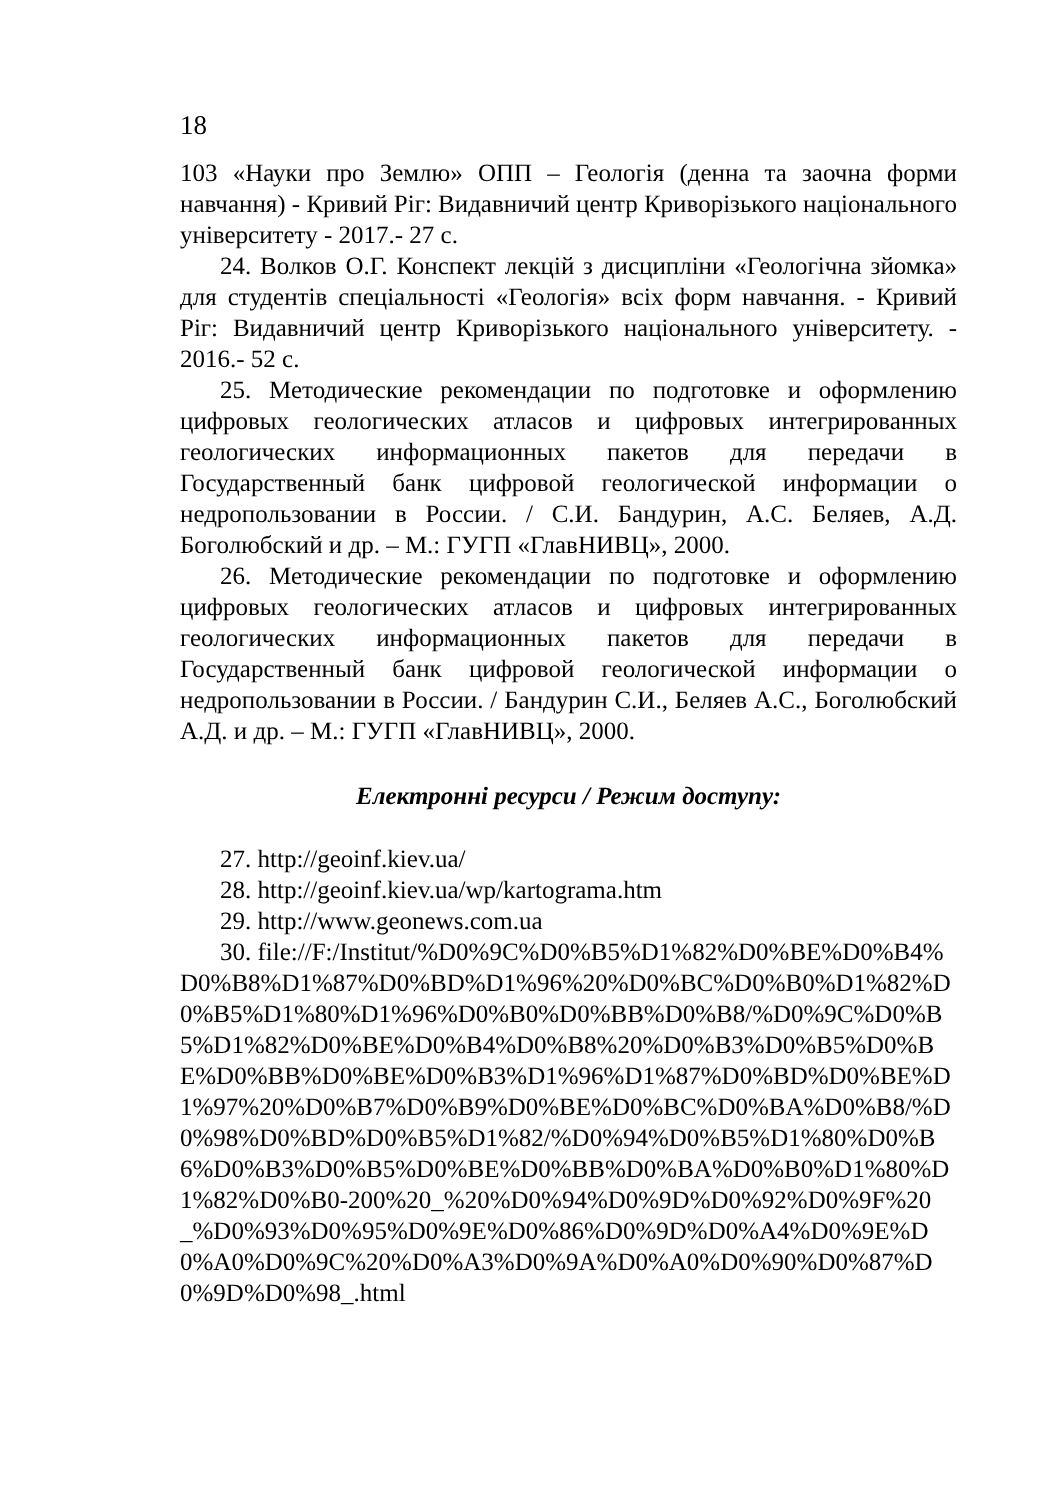18
103 «Науки про Землю» ОПП – Геологія (денна та заочна форми навчання) - Кривий Ріг: Видавничий центр Криворізького національного університету - 2017.- 27 с.
24. Волков О.Г. Конспект лекцій з дисципліни «Геологічна зйомка» для студентів спеціальності «Геологія» всіх форм навчання. - Кривий Ріг: Видавничий центр Криворізького національного університету. - 2016.- 52 с.
25. Методические рекомендации по подготовке и оформлению цифровых геологических атласов и цифровых интегрированных геологических информационных пакетов для передачи в Государственный банк цифровой геологической информации о недропользовании в России. / С.И. Бандурин, А.С. Беляев, А.Д. Боголюбский и др. – М.: ГУГП «ГлавНИВЦ», 2000.
26. Методические рекомендации по подготовке и оформлению цифровых геологических атласов и цифровых интегрированных геологических информационных пакетов для передачи в Государственный банк цифровой геологической информации о недропользовании в России. / Бандурин С.И., Беляев А.С., Боголюбский А.Д. и др. – М.: ГУГП «ГлавНИВЦ», 2000.
Електронні ресурси / Режим доступу:
27. http://geoinf.kiev.ua/
28. http://geoinf.kiev.ua/wp/kartograma.htm
29. http://www.geonews.com.ua
30. file://F:/Institut/%D0%9C%D0%B5%D1%82%D0%BE%D0%B4%D0%B8%D1%87%D0%BD%D1%96%20%D0%BC%D0%B0%D1%82%D0%B5%D1%80%D1%96%D0%B0%D0%BB%D0%B8/%D0%9C%D0%B5%D1%82%D0%BE%D0%B4%D0%B8%20%D0%B3%D0%B5%D0%BE%D0%BB%D0%BE%D0%B3%D1%96%D1%87%D0%BD%D0%BE%D1%97%20%D0%B7%D0%B9%D0%BE%D0%BC%D0%BA%D0%B8/%D0%98%D0%BD%D0%B5%D1%82/%D0%94%D0%B5%D1%80%D0%B6%D0%B3%D0%B5%D0%BE%D0%BB%D0%BA%D0%B0%D1%80%D1%82%D0%B0-200%20_%20%D0%94%D0%9D%D0%92%D0%9F%20_%D0%93%D0%95%D0%9E%D0%86%D0%9D%D0%A4%D0%9E%D0%A0%D0%9C%20%D0%A3%D0%9A%D0%A0%D0%90%D0%87%D0%9D%D0%98_.html